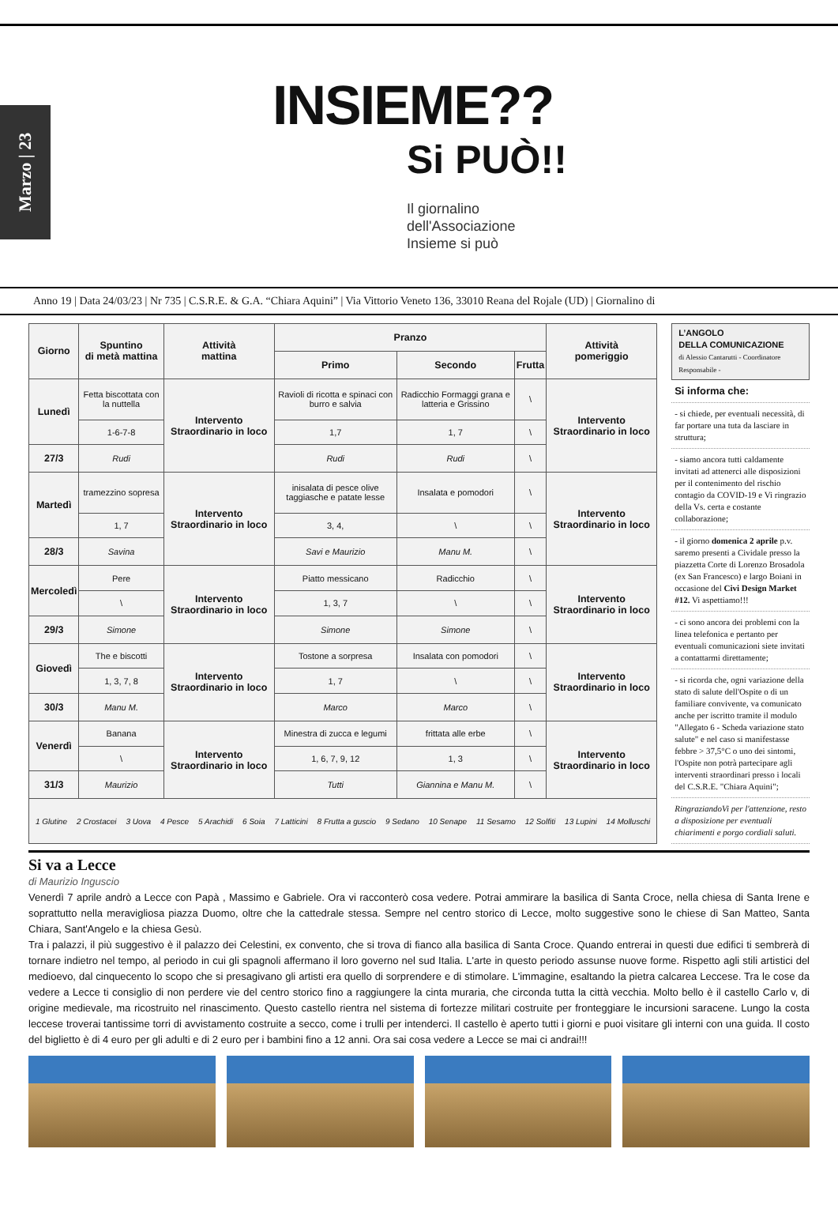Marzo | 23
INSIEME??
Si PUÒ!!
Il giornalino
dell'Associazione
Insieme si può
Anno 19 | Data 24/03/23 | Nr 735 | C.S.R.E. & G.A. “Chiara Aquini” | Via Vittorio Veneto 136, 33010 Reana del Rojale (UD) | Giornalino di
| Giorno | Spuntino di metà mattina | Attività mattina | Pranzo | | | Attività pomeriggio |
| --- | --- | --- | --- | --- | --- | --- |
| | | | Primo | Secondo | Frutta | |
| Lunedì | Fetta biscottata con la nuttella | Intervento Straordinario in loco | Ravioli di ricotta e spinaci con burro e salvia | Radicchio Formaggi grana e latteria e Grissino | \ | Intervento Straordinario in loco |
| | 1-6-7-8 | | 1,7 | 1, 7 | \ | |
| 27/3 | Rudi | | Rudi | Rudi | \ | |
| Martedì | tramezzino sopresa | Intervento Straordinario in loco | inisalata di pesce olive taggiasche e patate lesse | Insalata e pomodori | \ | Intervento Straordinario in loco |
| | 1, 7 | | 3, 4, | \ | \ | |
| 28/3 | Savina | | Savi e Maurizio | Manu M. | \ | |
| Mercoledì | Pere | Intervento Straordinario in loco | Piatto messicano | Radicchio | \ | Intervento Straordinario in loco |
| | \ | | 1, 3, 7 | \ | \ | |
| 29/3 | Simone | | Simone | Simone | \ | |
| Giovedì | The e biscotti | Intervento Straordinario in loco | Tostone a sorpresa | Insalata con pomodori | \ | Intervento Straordinario in loco |
| | 1, 3, 7, 8 | | 1, 7 | \ | \ | |
| 30/3 | Manu M. | | Marco | Marco | \ | |
| Venerdì | Banana | Intervento Straordinario in loco | Minestra di zucca e legumi | frittata alle erbe | \ | Intervento Straordinario in loco |
| | \ | | 1, 6, 7, 9, 12 | 1, 3 | \ | |
| 31/3 | Maurizio | | Tutti | Giannina e Manu M. | \ | |
| 1 Glutine 2 Crostacei 3 Uova 4 Pesce 5 Arachidi 6 Soia 7 Latticini 8 Frutta a guscio 9 Sedano 10 Senape 11 Sesamo 12 Solfiti 13 Lupini 14 Molluschi | | | | | | |
L’ANGOLO
DELLA COMUNICAZIONE
di Alessio Cantarutti - Coordinatore Responsabile -
Si informa che:
- si chiede, per eventuali necessità, di far portare una tuta da lasciare in struttura;
- siamo ancora tutti caldamente invitati ad attenerci alle disposizioni per il contenimento del rischio contagio da COVID-19 e Vi ringrazio della Vs. certa e costante collaborazione;
- il giorno domenica 2 aprile p.v. saremo presenti a Cividale presso la piazzetta Corte di Lorenzo Brosadola (ex San Francesco) e largo Boiani in occasione del Civi Design Market #12. Vi aspettiamo!!!
- ci sono ancora dei problemi con la linea telefonica e pertanto per eventuali comunicazioni siete invitati a contattarmi direttamente;
- si ricorda che, ogni variazione della stato di salute dell'Ospite o di un familiare convivente, va comunicato anche per iscritto tramite il modulo "Allegato 6 - Scheda variazione stato salute" e nel caso si manifestasse febbre > 37,5°C o uno dei sintomi, l'Ospite non potrà partecipare agli interventi straordinari presso i locali del C.S.R.E. "Chiara Aquini";
RingraziandoVi per l'attenzione, resto a disposizione per eventuali chiarimenti e porgo cordiali saluti.
Si va a Lecce
di Maurizio Inguscio
Venerdì 7 aprile andrò a Lecce con Papà , Massimo e Gabriele. Ora vi racconterò cosa vedere. Potrai ammirare la basilica di Santa Croce, nella chiesa di Santa Irene e soprattutto nella meravigliosa piazza Duomo, oltre che la cattedrale stessa. Sempre nel centro storico di Lecce, molto suggestive sono le chiese di San Matteo, Santa Chiara, Sant'Angelo e la chiesa Gesù.
Tra i palazzi, il più suggestivo è il palazzo dei Celestini, ex convento, che si trova di fianco alla basilica di Santa Croce. Quando entrerai in questi due edifici ti sembrerà di tornare indietro nel tempo, al periodo in cui gli spagnoli affermano il loro governo nel sud Italia. L'arte in questo periodo assunse nuove forme. Rispetto agli stili artistici del medioevo, dal cinquecento lo scopo che si presagivano gli artisti era quello di sorprendere e di stimolare. L'immagine, esaltando la pietra calcarea Leccese. Tra le cose da vedere a Lecce ti consiglio di non perdere vie del centro storico fino a raggiungere la cinta muraria, che circonda tutta la città vecchia. Molto bello è il castello Carlo v, di origine medievale, ma ricostruito nel rinascimento. Questo castello rientra nel sistema di fortezze militari costruite per fronteggiare le incursioni saracene. Lungo la costa leccese troverai tantissime torri di avvistamento costruite a secco, come i trulli per intenderci. Il castello è aperto tutti i giorni e puoi visitare gli interni con una guida. Il costo del biglietto è di 4 euro per gli adulti e di 2 euro per i bambini fino a 12 anni. Ora sai cosa vedere a Lecce se mai ci andrai!!!